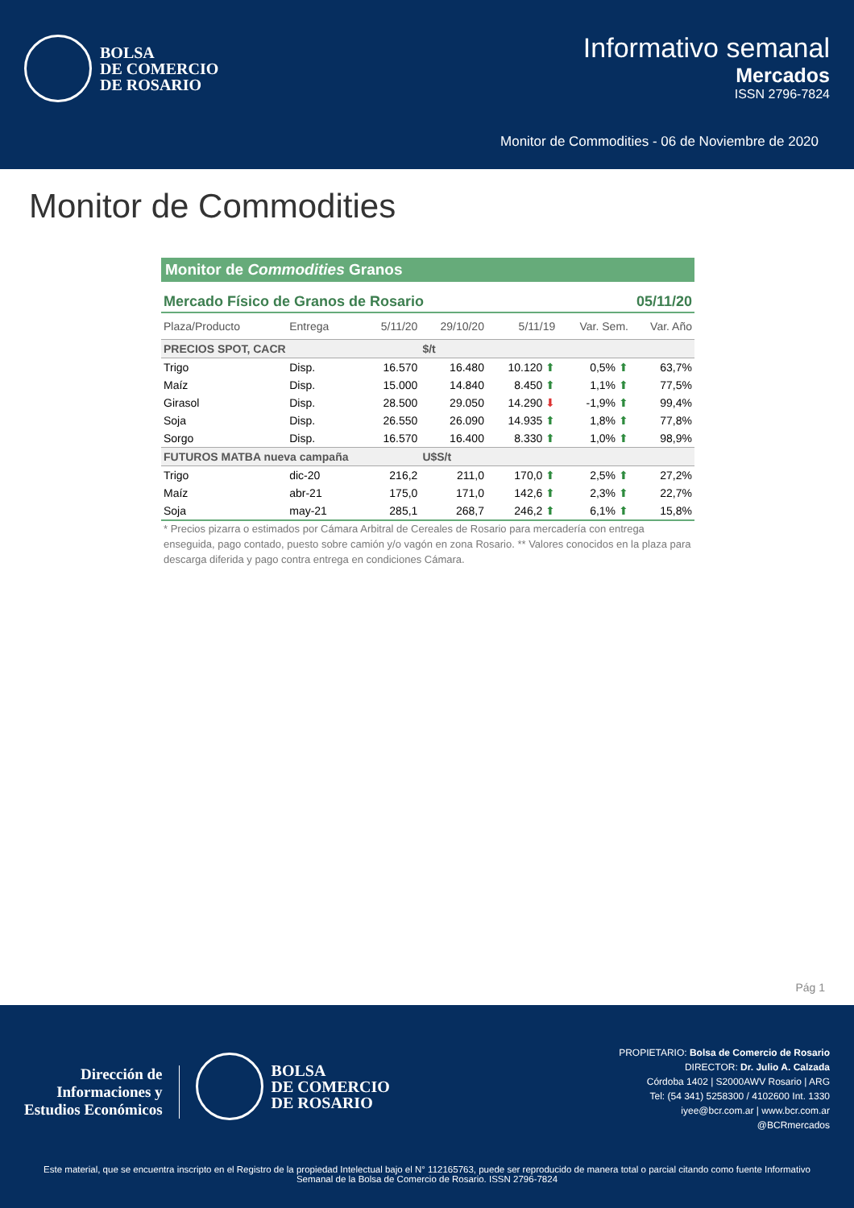BOLSA
DE COMERCIO
DE ROSARIO
Informativo semanal
Mercados
ISSN 2796-7824
Monitor de Commodities - 06 de Noviembre de 2020
Monitor de Commodities
Monitor de Commodities Granos
Mercado Físico de Granos de Rosario 05/11/20
| Plaza/Producto | Entrega | 5/11/20 | 29/10/20 | 5/11/19 | Var. Sem. | Var. Año |
| --- | --- | --- | --- | --- | --- | --- |
| PRECIOS SPOT, CACR | | | $/t | | | |
| Trigo | Disp. | 16.570 | 16.480 | 10.120 ⬆ | 0,5% ⬆ | 63,7% |
| Maíz | Disp. | 15.000 | 14.840 | 8.450 ⬆ | 1,1% ⬆ | 77,5% |
| Girasol | Disp. | 28.500 | 29.050 | 14.290 ⬇ | -1,9% ⬆ | 99,4% |
| Soja | Disp. | 26.550 | 26.090 | 14.935 ⬆ | 1,8% ⬆ | 77,8% |
| Sorgo | Disp. | 16.570 | 16.400 | 8.330 ⬆ | 1,0% ⬆ | 98,9% |
| FUTUROS MATBA nueva campaña | | | U$S/t | | | |
| Trigo | dic-20 | 216,2 | 211,0 | 170,0 ⬆ | 2,5% ⬆ | 27,2% |
| Maíz | abr-21 | 175,0 | 171,0 | 142,6 ⬆ | 2,3% ⬆ | 22,7% |
| Soja | may-21 | 285,1 | 268,7 | 246,2 ⬆ | 6,1% ⬆ | 15,8% |
* Precios pizarra o estimados por Cámara Arbitral de Cereales de Rosario para mercadería con entrega enseguida, pago contado, puesto sobre camión y/o vagón en zona Rosario. ** Valores conocidos en la plaza para descarga diferida y pago contra entrega en condiciones Cámara.
Pág 1
Dirección de
Informaciones y
Estudios Económicos
BOLSA
DE COMERCIO
DE ROSARIO
PROPIETARIO: Bolsa de Comercio de Rosario
DIRECTOR: Dr. Julio A. Calzada
Córdoba 1402 | S2000AWV Rosario | ARG
Tel: (54 341) 5258300 / 4102600 Int. 1330
iyee@bcr.com.ar | www.bcr.com.ar
@BCRmercados
Este material, que se encuentra inscripto en el Registro de la propiedad Intelectual bajo el N° 112165763, puede ser reproducido de manera total o parcial citando como fuente Informativo Semanal de la Bolsa de Comercio de Rosario. ISSN 2796-7824